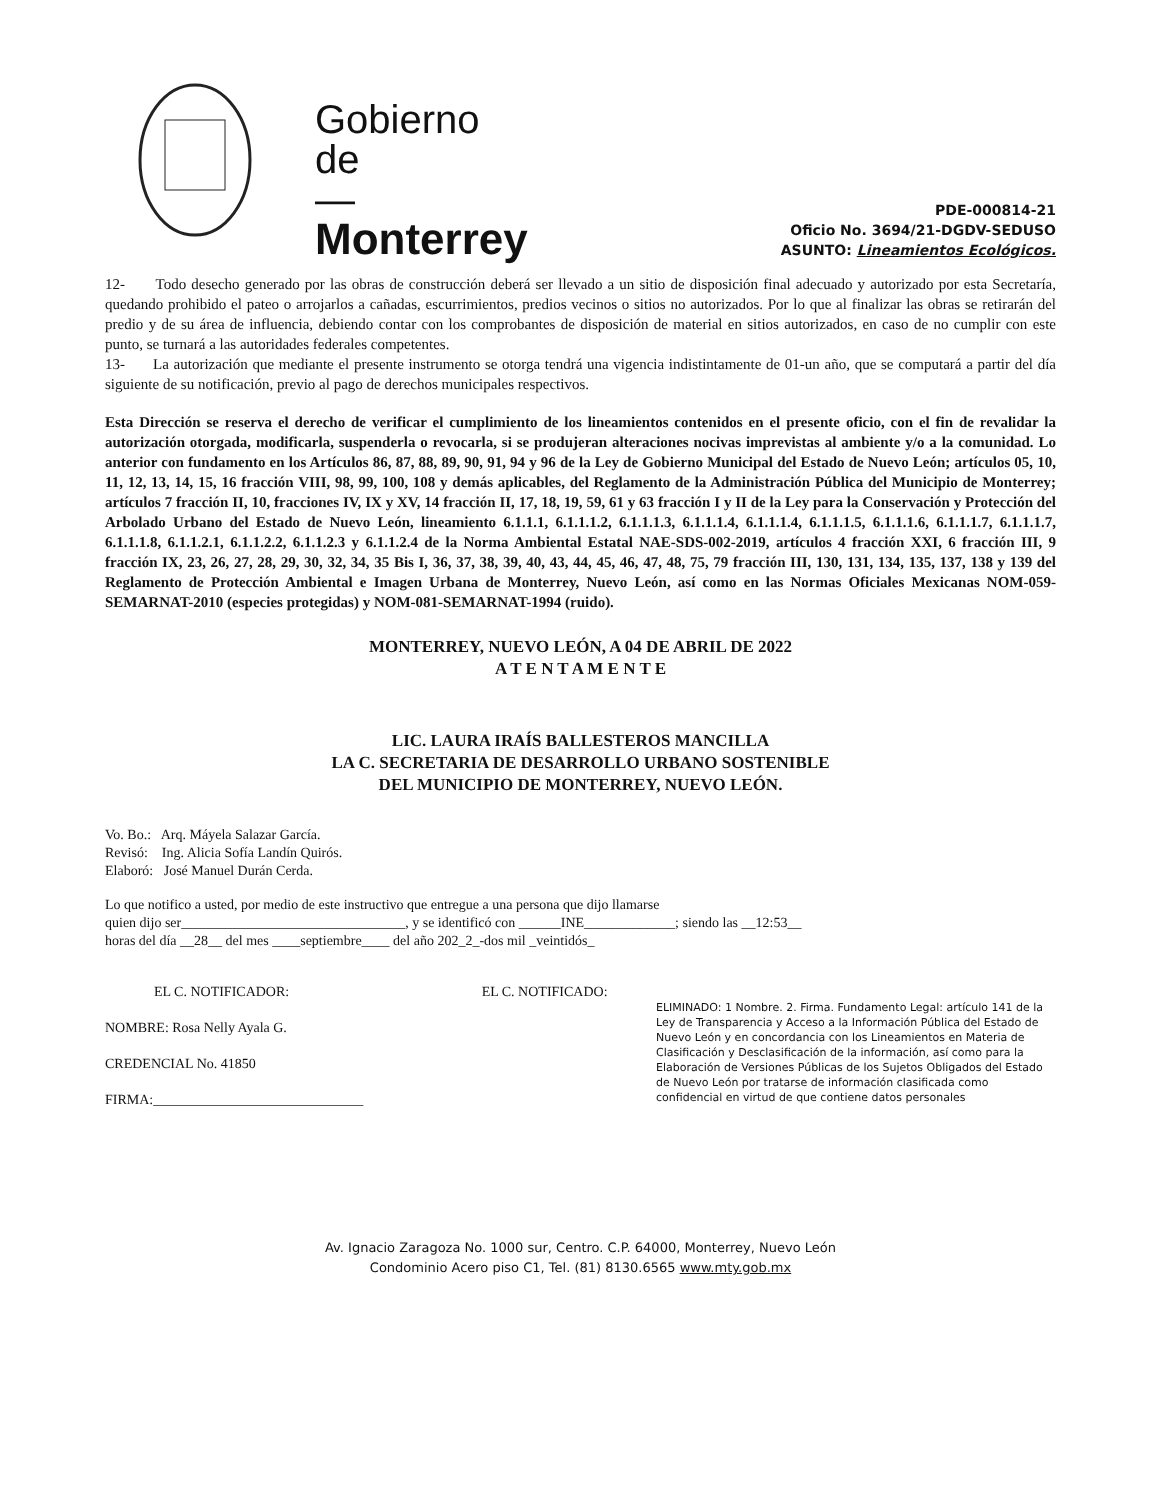Gobierno
de
—
Monterrey
PDE-000814-21
Oficio No. 3694/21-DGDV-SEDUSO
ASUNTO: Lineamientos Ecológicos.
12- Todo desecho generado por las obras de construcción deberá ser llevado a un sitio de disposición final adecuado y autorizado por esta Secretaría, quedando prohibido el pateo o arrojarlos a cañadas, escurrimientos, predios vecinos o sitios no autorizados. Por lo que al finalizar las obras se retirarán del predio y de su área de influencia, debiendo contar con los comprobantes de disposición de material en sitios autorizados, en caso de no cumplir con este punto, se turnará a las autoridades federales competentes.
13- La autorización que mediante el presente instrumento se otorga tendrá una vigencia indistintamente de 01-un año, que se computará a partir del día siguiente de su notificación, previo al pago de derechos municipales respectivos.
Esta Dirección se reserva el derecho de verificar el cumplimiento de los lineamientos contenidos en el presente oficio, con el fin de revalidar la autorización otorgada, modificarla, suspenderla o revocarla, si se produjeran alteraciones nocivas imprevistas al ambiente y/o a la comunidad. Lo anterior con fundamento en los Artículos 86, 87, 88, 89, 90, 91, 94 y 96 de la Ley de Gobierno Municipal del Estado de Nuevo León; artículos 05, 10, 11, 12, 13, 14, 15, 16 fracción VIII, 98, 99, 100, 108 y demás aplicables, del Reglamento de la Administración Pública del Municipio de Monterrey; artículos 7 fracción II, 10, fracciones IV, IX y XV, 14 fracción II, 17, 18, 19, 59, 61 y 63 fracción I y II de la Ley para la Conservación y Protección del Arbolado Urbano del Estado de Nuevo León, lineamiento 6.1.1.1, 6.1.1.1.2, 6.1.1.1.3, 6.1.1.1.4, 6.1.1.1.4, 6.1.1.1.5, 6.1.1.1.6, 6.1.1.1.7, 6.1.1.1.7, 6.1.1.1.8, 6.1.1.2.1, 6.1.1.2.2, 6.1.1.2.3 y 6.1.1.2.4 de la Norma Ambiental Estatal NAE-SDS-002-2019, artículos 4 fracción XXI, 6 fracción III, 9 fracción IX, 23, 26, 27, 28, 29, 30, 32, 34, 35 Bis I, 36, 37, 38, 39, 40, 43, 44, 45, 46, 47, 48, 75, 79 fracción III, 130, 131, 134, 135, 137, 138 y 139 del Reglamento de Protección Ambiental e Imagen Urbana de Monterrey, Nuevo León, así como en las Normas Oficiales Mexicanas NOM-059-SEMARNAT-2010 (especies protegidas) y NOM-081-SEMARNAT-1994 (ruido).
MONTERREY, NUEVO LEÓN, A 04 DE ABRIL DE 2022
A T E N T A M E N T E
LIC. LAURA IRAÍS BALLESTEROS MANCILLA
LA C. SECRETARIA DE DESARROLLO URBANO SOSTENIBLE
DEL MUNICIPIO DE MONTERREY, NUEVO LEÓN.
Vo. Bo.: Arq. Máyela Salazar García.
Revisó: Ing. Alicia Sofía Landín Quirós.
Elaboró: José Manuel Durán Cerda.
Lo que notifico a usted, por medio de este instructivo que entregue a una persona que dijo llamarse
quien dijo ser________________________________, y se identificó con ______INE_____________; siendo las __12:53__
horas del día __28__ del mes ____septiembre____ del año 202_2_-dos mil _veintidós_
ELIMINADO: 1 Nombre. 2. Firma. Fundamento Legal: artículo 141 de la Ley de Transparencia y Acceso a la Información Pública del Estado de Nuevo León y en concordancia con los Lineamientos en Materia de Clasificación y Desclasificación de la información, así como para la Elaboración de Versiones Públicas de los Sujetos Obligados del Estado de Nuevo León por tratarse de información clasificada como confidencial en virtud de que contiene datos personales
EL C. NOTIFICADOR: EL C. NOTIFICADO:
NOMBRE: Rosa Nelly Ayala G.
CREDENCIAL No. 41850
FIRMA:______________________________
Av. Ignacio Zaragoza No. 1000 sur, Centro. C.P. 64000, Monterrey, Nuevo León
Condominio Acero piso C1, Tel. (81) 8130.6565 www.mty.gob.mx